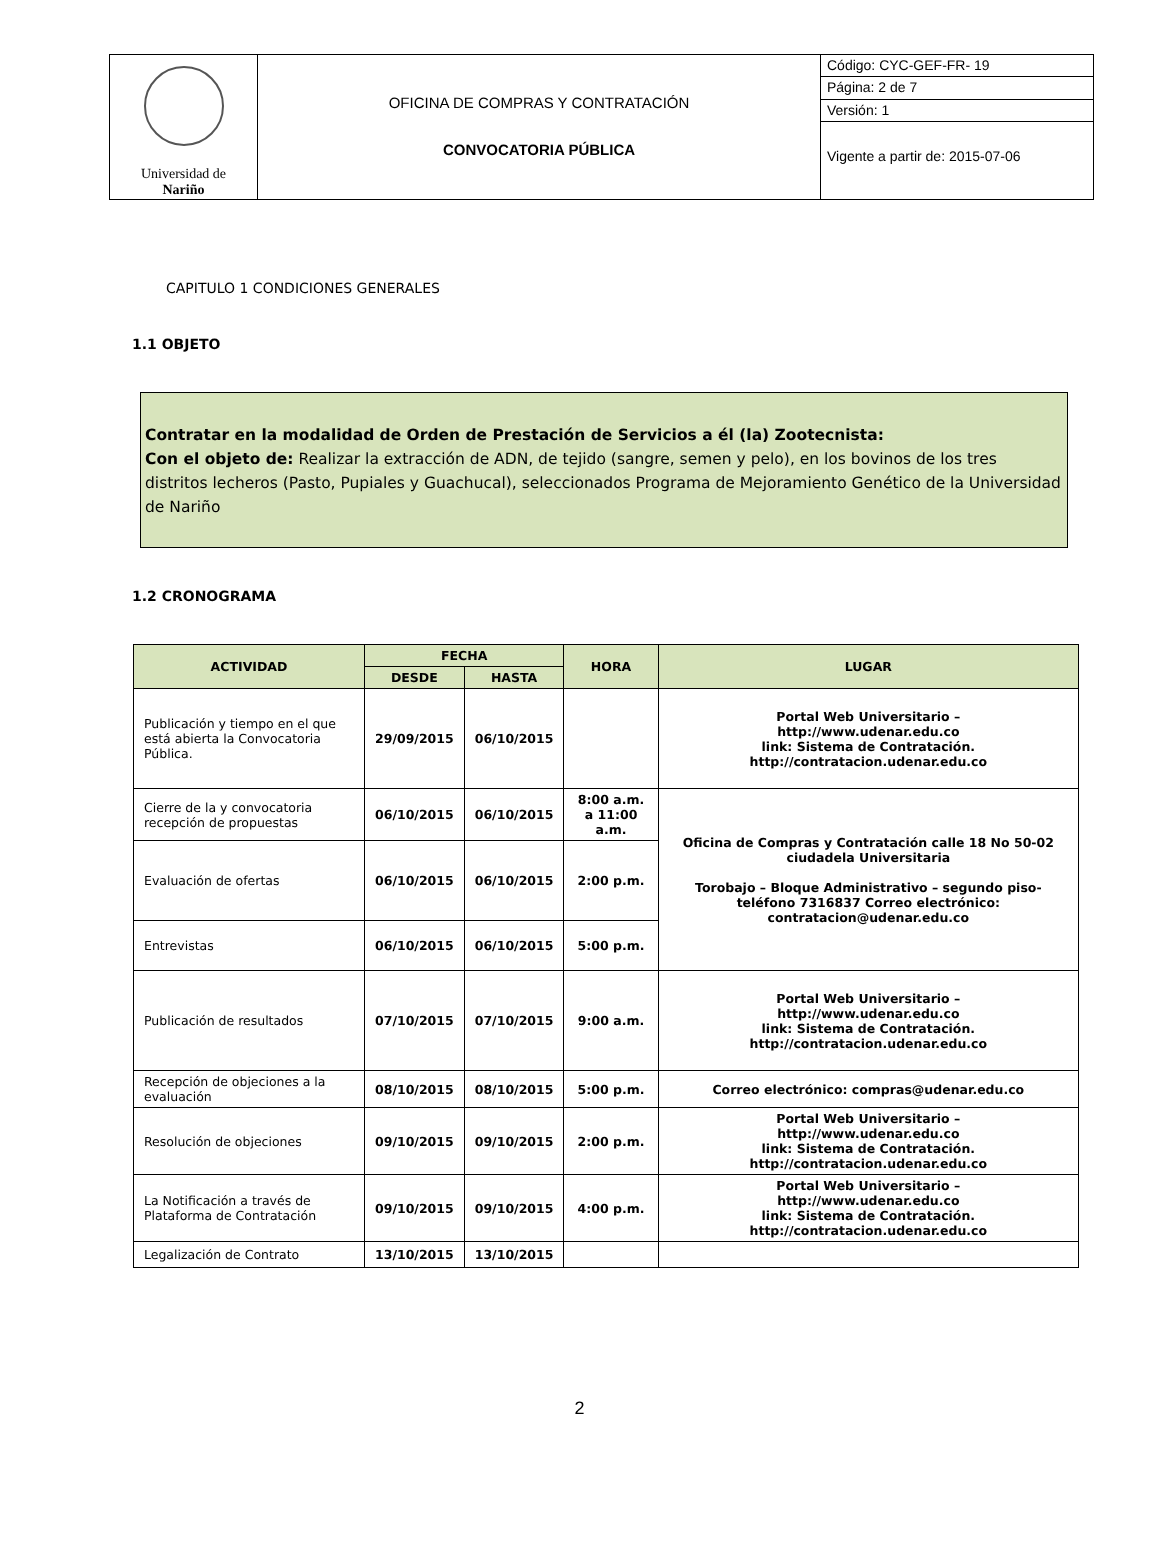| Universidad de Nariño | OFICINA DE COMPRAS Y CONTRATACIÓN CONVOCATORIA PÚBLICA | Código: CYC-GEF-FR- 19 |
| | | Página: 2 de 7 |
| | | Versión: 1 |
| | | Vigente a partir de: 2015-07-06 |
CAPITULO 1 CONDICIONES GENERALES
1.1 OBJETO
Contratar en la modalidad de Orden de Prestación de Servicios a él (la) Zootecnista:
Con el objeto de: Realizar la extracción de ADN, de tejido (sangre, semen y pelo), en los bovinos de los tres distritos lecheros (Pasto, Pupiales y Guachucal), seleccionados Programa de Mejoramiento Genético de la Universidad de Nariño
1.2 CRONOGRAMA
| ACTIVIDAD | FECHA | | HORA | LUGAR |
| --- | --- | --- | --- | --- |
| | DESDE | HASTA | | |
| Publicación y tiempo en el que está abierta la Convocatoria Pública. | 29/09/2015 | 06/10/2015 | | Portal Web Universitario – http://www.udenar.edu.co link: Sistema de Contratación. http://contratacion.udenar.edu.co |
| Cierre de la y convocatoria recepción de propuestas | 06/10/2015 | 06/10/2015 | 8:00 a.m. a 11:00 a.m. | Oficina de Compras y Contratación calle 18 No 50-02 ciudadela Universitaria Torobajo – Bloque Administrativo – segundo piso- teléfono 7316837 Correo electrónico: contratacion@udenar.edu.co |
| Evaluación de ofertas | 06/10/2015 | 06/10/2015 | 2:00 p.m. | |
| Entrevistas | 06/10/2015 | 06/10/2015 | 5:00 p.m. | |
| Publicación de resultados | 07/10/2015 | 07/10/2015 | 9:00 a.m. | Portal Web Universitario – http://www.udenar.edu.co link: Sistema de Contratación. http://contratacion.udenar.edu.co |
| Recepción de objeciones a la evaluación | 08/10/2015 | 08/10/2015 | 5:00 p.m. | Correo electrónico: compras@udenar.edu.co |
| Resolución de objeciones | 09/10/2015 | 09/10/2015 | 2:00 p.m. | Portal Web Universitario – http://www.udenar.edu.co link: Sistema de Contratación. http://contratacion.udenar.edu.co |
| La Notificación a través de Plataforma de Contratación | 09/10/2015 | 09/10/2015 | 4:00 p.m. | Portal Web Universitario – http://www.udenar.edu.co link: Sistema de Contratación. http://contratacion.udenar.edu.co |
| Legalización de Contrato | 13/10/2015 | 13/10/2015 | | |
2